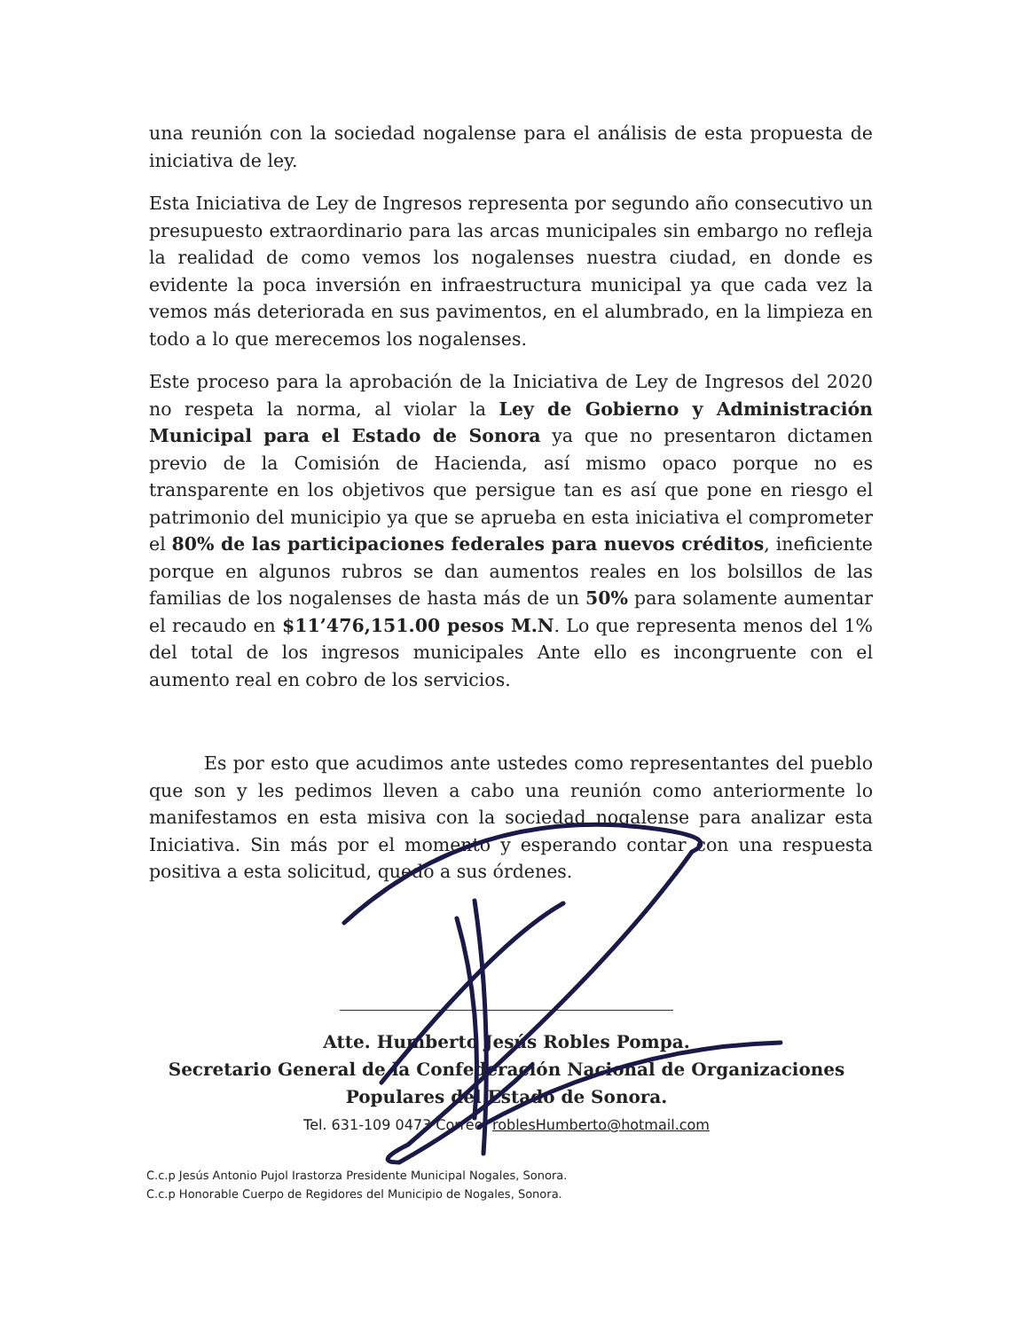una reunión con la sociedad nogalense para el análisis de esta propuesta de iniciativa de ley.
Esta Iniciativa de Ley de Ingresos representa por segundo año consecutivo un presupuesto extraordinario para las arcas municipales sin embargo no refleja la realidad de como vemos los nogalenses nuestra ciudad, en donde es evidente la poca inversión en infraestructura municipal ya que cada vez la vemos más deteriorada en sus pavimentos, en el alumbrado, en la limpieza en todo a lo que merecemos los nogalenses.
Este proceso para la aprobación de la Iniciativa de Ley de Ingresos del 2020 no respeta la norma, al violar la Ley de Gobierno y Administración Municipal para el Estado de Sonora ya que no presentaron dictamen previo de la Comisión de Hacienda, así mismo opaco porque no es transparente en los objetivos que persigue tan es así que pone en riesgo el patrimonio del municipio ya que se aprueba en esta iniciativa el comprometer el 80% de las participaciones federales para nuevos créditos, ineficiente porque en algunos rubros se dan aumentos reales en los bolsillos de las familias de los nogalenses de hasta más de un 50% para solamente aumentar el recaudo en $11’476,151.00 pesos M.N. Lo que representa menos del 1% del total de los ingresos municipales Ante ello es incongruente con el aumento real en cobro de los servicios.
Es por esto que acudimos ante ustedes como representantes del pueblo que son y les pedimos lleven a cabo una reunión como anteriormente lo manifestamos en esta misiva con la sociedad nogalense para analizar esta Iniciativa. Sin más por el momento y esperando contar con una respuesta positiva a esta solicitud, quedo a sus órdenes.
Atte. Humberto Jesús Robles Pompa.
Secretario General de la Confederación Nacional de Organizaciones
Populares del Estado de Sonora.
Tel. 631-109 0473 Correo; roblesHumberto@hotmail.com
C.c.p Jesús Antonio Pujol Irastorza Presidente Municipal Nogales, Sonora.
C.c.p Honorable Cuerpo de Regidores del Municipio de Nogales, Sonora.